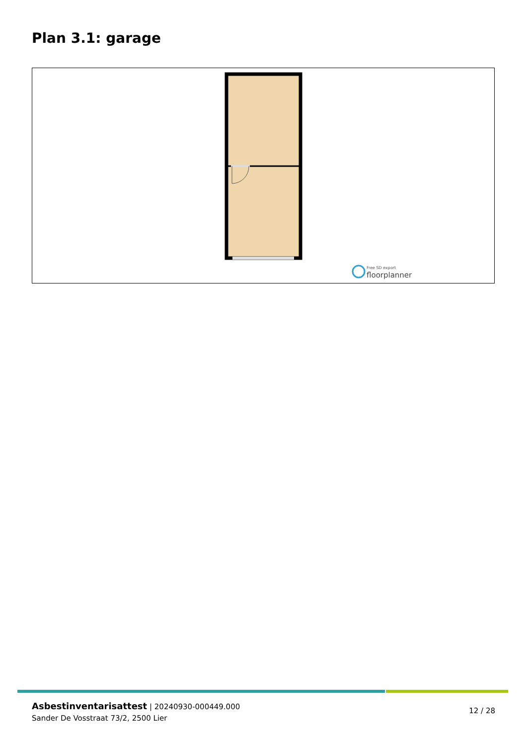Plan 3.1: garage
Free SD export
floorplanner
Asbestinventarisattest | 20240930-000449.000
Sander De Vosstraat 73/2, 2500 Lier
12 / 28